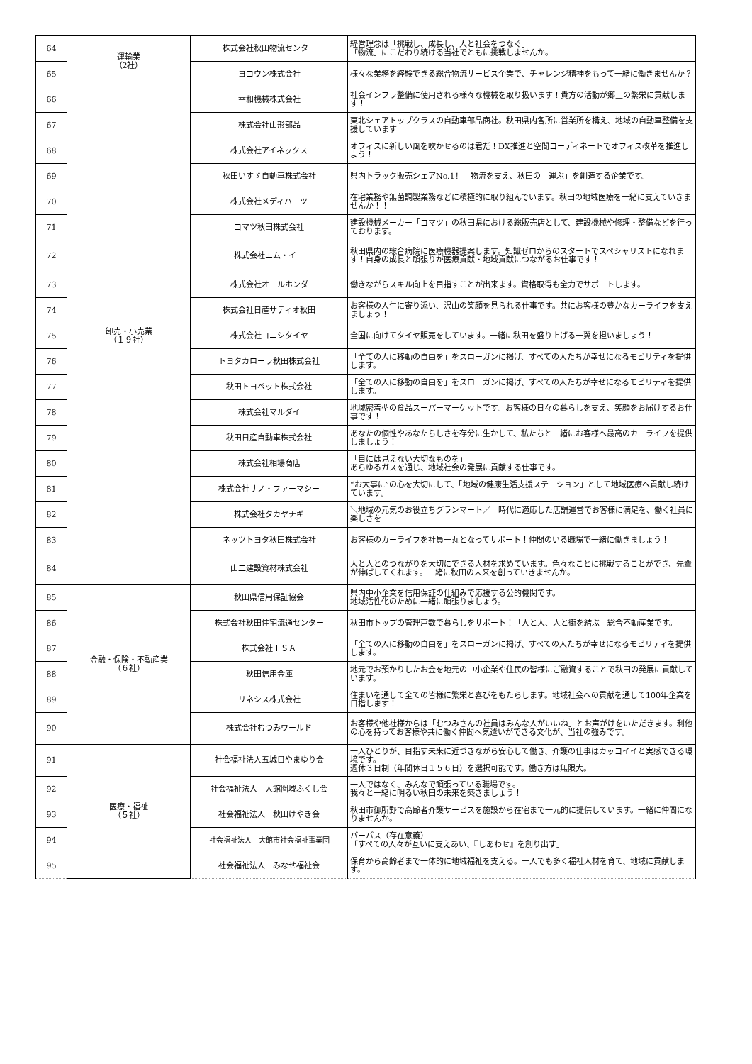| 64 | 運輸業 （2社） | 株式会社秋田物流センター | 経営理念は「挑戦し、成長し、人と社会をつなぐ」 「物流」にこだわり続ける当社でともに挑戦しませんか。 |
| 65 | | ヨコウン株式会社 | 様々な業務を経験できる総合物流サービス企業で、チャレンジ精神をもって一緒に働きませんか？ |
| 66 | 卸売・小売業 （１９社） | 幸和機械株式会社 | 社会インフラ整備に使用される様々な機械を取り扱います！貴方の活動が郷土の繁栄に貢献します！ |
| 67 | | 株式会社山形部品 | 東北シェアトップクラスの自動車部品商社。秋田県内各所に営業所を構え、地域の自動車整備を支援しています |
| 68 | | 株式会社アイネックス | オフィスに新しい風を吹かせるのは君だ！DX推進と空間コーディネートでオフィス改革を推進しよう！ |
| 69 | | 秋田いすゞ自動車株式会社 | 県内トラック販売シェアNo.1！ 物流を支え、秋田の「運ぶ」を創造する企業です。 |
| 70 | | 株式会社メディハーツ | 在宅業務や無菌調製業務などに積極的に取り組んでいます。秋田の地域医療を一緒に支えていきませんか！！ |
| 71 | | コマツ秋田株式会社 | 建設機械メーカー「コマツ」の秋田県における総販売店として、建設機械や修理・整備などを行っております。 |
| 72 | | 株式会社エム・イー | 秋田県内の総合病院に医療機器提案します。知識ゼロからのスタートでスペシャリストになれます！自身の成長と頑張りが医療貢献・地域貢献につながるお仕事です！ |
| 73 | | 株式会社オールホンダ | 働きながらスキル向上を目指すことが出来ます。資格取得も全力でサポートします。 |
| 74 | | 株式会社日産サティオ秋田 | お客様の人生に寄り添い、沢山の笑顔を見られる仕事です。共にお客様の豊かなカーライフを支えましょう！ |
| 75 | | 株式会社コニシタイヤ | 全国に向けてタイヤ販売をしています。一緒に秋田を盛り上げる一翼を担いましょう！ |
| 76 | | トヨタカローラ秋田株式会社 | 「全ての人に移動の自由を」をスローガンに掲げ、すべての人たちが幸せになるモビリティを提供します。 |
| 77 | | 秋田トヨペット株式会社 | 「全ての人に移動の自由を」をスローガンに掲げ、すべての人たちが幸せになるモビリティを提供します。 |
| 78 | | 株式会社マルダイ | 地域密着型の食品スーパーマーケットです。お客様の日々の暮らしを支え、笑顔をお届けするお仕事です！ |
| 79 | | 秋田日産自動車株式会社 | あなたの個性やあなたらしさを存分に生かして、私たちと一緒にお客様へ最高のカーライフを提供しましょう！ |
| 80 | | 株式会社相場商店 | 「目には見えない大切なものを」 あらゆるガスを通じ、地域社会の発展に貢献する仕事です。 |
| 81 | | 株式会社サノ・ファーマシー | “お大事に”の心を大切にして、「地域の健康生活支援ステーション」として地域医療へ貢献し続けています。 |
| 82 | | 株式会社タカヤナギ | ＼地域の元気のお役立ちグランマート／ 時代に適応した店舗運営でお客様に満足を、働く社員に楽しさを |
| 83 | | ネッツトヨタ秋田株式会社 | お客様のカーライフを社員一丸となってサポート！仲間のいる職場で一緒に働きましょう！ |
| 84 | | 山二建設資材株式会社 | 人と人とのつながりを大切にできる人材を求めています。色々なことに挑戦することができ、先輩が伸ばしてくれます。一緒に秋田の未来を創っていきませんか。 |
| 85 | 金融・保険・不動産業 （６社） | 秋田県信用保証協会 | 県内中小企業を信用保証の仕組みで応援する公的機関です。 地域活性化のために一緒に頑張りましょう。 |
| 86 | | 株式会社秋田住宅流通センター | 秋田市トップの管理戸数で暮らしをサポート！「人と人、人と街を結ぶ」総合不動産業です。 |
| 87 | | 株式会社ＴＳＡ | 「全ての人に移動の自由を」をスローガンに掲げ、すべての人たちが幸せになるモビリティを提供します。 |
| 88 | | 秋田信用金庫 | 地元でお預かりしたお金を地元の中小企業や住民の皆様にご融資することで秋田の発展に貢献しています。 |
| 89 | | リネシス株式会社 | 住まいを通して全ての皆様に繁栄と喜びをもたらします。地域社会への貢献を通して100年企業を目指します！ |
| 90 | | 株式会社むつみワールド | お客様や他社様からは「むつみさんの社員はみんな人がいいね」とお声がけをいただきます。利他の心を持ってお客様や共に働く仲間へ気遣いができる文化が、当社の強みです。 |
| 91 | 医療・福祉 （５社） | 社会福祉法人五城目やまゆり会 | 一人ひとりが、目指す未来に近づきながら安心して働き、介護の仕事はカッコイイと実感できる環境です。 週休３日制（年間休日１５６日）を選択可能です。働き方は無限大。 |
| 92 | | 社会福祉法人 大館圏域ふくし会 | 一人ではなく、みんなで頑張っている職場です。 我々と一緒に明るい秋田の未来を築きましょう！ |
| 93 | | 社会福祉法人 秋田けやき会 | 秋田市御所野で高齢者介護サービスを施設から在宅まで一元的に提供しています。一緒に仲間になりませんか。 |
| 94 | | 社会福祉法人 大館市社会福祉事業団 | パーパス（存在意義） 「すべての人々が互いに支えあい、『しあわせ』を創り出す」 |
| 95 | | 社会福祉法人 みなせ福祉会 | 保育から高齢者まで一体的に地域福祉を支える。一人でも多く福祉人材を育て、地域に貢献します。 |